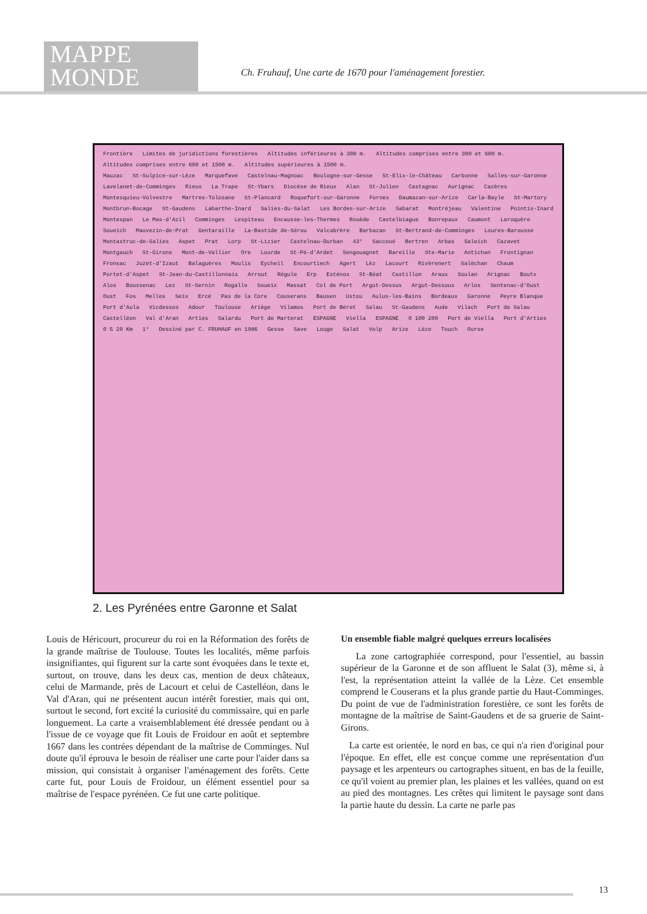MAPPE
MONDE
Ch. Fruhauf, Une carte de 1670 pour l'aménagement forestier.
Frontière Limites de juridictions forestières Altitudes inférieures à 300 m. Altitudes comprises entre 300 et 600 m. Altitudes comprises entre 600 et 1500 m. Altitudes supérieures à 1500 m.
Mauzac St-Sulpice-sur-Lèze Marquefave Castelnau-Magnoac Boulogne-sur-Gesse St-Elix-le-Château Carbonne Salles-sur-Garonne Lavelanet-de-Comminges Rieux La Trape St-Ybars Diocèse de Rieux Alan St-Julien Castagnac Aurignac Cazères Montesquieu-Volvestre Martres-Tolosane St-Plancard Roquefort-sur-Garonne Fornex Daumazan-sur-Arize Carla-Bayle St-Martory Montbrun-Bocage St-Gaudens Labarthe-Inard Salies-du-Salat Les Bordes-sur-Arize Sabarat Montréjeau Valentine Pointis-Inard Montespan Le Mas-d'Azil Comminges Lespiteau Encausse-les-Thermes Rouède Castelbiague Bonrepaux Caumont Laroquère Soueich Mauvezin-de-Prat Gentaraille La-Bastide de-Sérou Valcabrère Barbazan St-Bertrand-de-Comminges Loures-Barousse Montastruc-de-Salies Aspet Prat Lorp St-Lizier Castelnau-Durban 43° Saccoué Bertren Arbas Saleich Cazavet Montgauch St-Girons Mont-de-Vallier Ore Lourde St-Pé-d'Ardet Sengouagnet Bareille Ste-Marie Antichan Frontignan Fronsac Juzet-d'Izaut Balaguères Moulis Eycheil Encourtiech Agert Lèz Lacourt Rivèrenert Salèchan Chaum Portet-d'Aspet St-Jean-du-Castillonnais Arrout Régule Erp Esténos St-Béat Castillon Araux Soulan Arignac Boutx Alos Boussenac Lez St-Sernin Rogalle Soueix Massat Col de Port Argut-Dessus Argut-Dessous Arlos Sentenac-d'Oust Oust Fos Melles Seix Ercé Pas de la Core Couserans Bausen Ustou Aulus-les-Bains Bordeaux Garonne Peyre Blanque Port d'Aula Vicdessos Adour Toulouse Ariège Vilamos Port de Béret Salau St-Gaudens Aude Vilach Port de Salau Castelléon Val d'Aran Arties Salardu Port de Marterat ESPAGNE Viella ESPAGNE 0 100 200 Port de Viella Port d'Arties 0 5 20 Km 1° Dessiné par C. FRUHAUF en 1986 Gesse Save Louge Salat Volp Arize Lèze Touch Ourse
2. Les Pyrénées entre Garonne et Salat
Louis de Héricourt, procureur du roi en la Réformation des forêts de la grande maîtrise de Toulouse. Toutes les localités, même parfois insignifiantes, qui figurent sur la carte sont évoquées dans le texte et, surtout, on trouve, dans les deux cas, mention de deux châteaux, celui de Marmande, près de Lacourt et celui de Castelléon, dans le Val d'Aran, qui ne présentent aucun intérêt forestier, mais qui ont, surtout le second, fort excité la curiosité du commissaire, qui en parle longuement. La carte a vraisemblablement été dressée pendant ou à l'issue de ce voyage que fit Louis de Froidour en août et septembre 1667 dans les contrées dépendant de la maîtrise de Comminges. Nul doute qu'il éprouva le besoin de réaliser une carte pour l'aider dans sa mission, qui consistait à organiser l'aménagement des forêts. Cette carte fut, pour Louis de Froidour, un élément essentiel pour sa maîtrise de l'espace pyrénéen. Ce fut une carte politique.
Un ensemble fiable malgré quelques erreurs localisées
La zone cartographiée correspond, pour l'essentiel, au bassin supérieur de la Garonne et de son affluent le Salat (3), même si, à l'est, la représentation atteint la vallée de la Lèze. Cet ensemble comprend le Couserans et la plus grande partie du Haut-Comminges. Du point de vue de l'administration forestière, ce sont les forêts de montagne de la maîtrise de Saint-Gaudens et de sa gruerie de Saint-Girons.
La carte est orientée, le nord en bas, ce qui n'a rien d'original pour l'époque. En effet, elle est conçue comme une représentation d'un paysage et les arpenteurs ou cartographes situent, en bas de la feuille, ce qu'il voient au premier plan, les plaines et les vallées, quand on est au pied des montagnes. Les crêtes qui limitent le paysage sont dans la partie haute du dessin. La carte ne parle pas
13